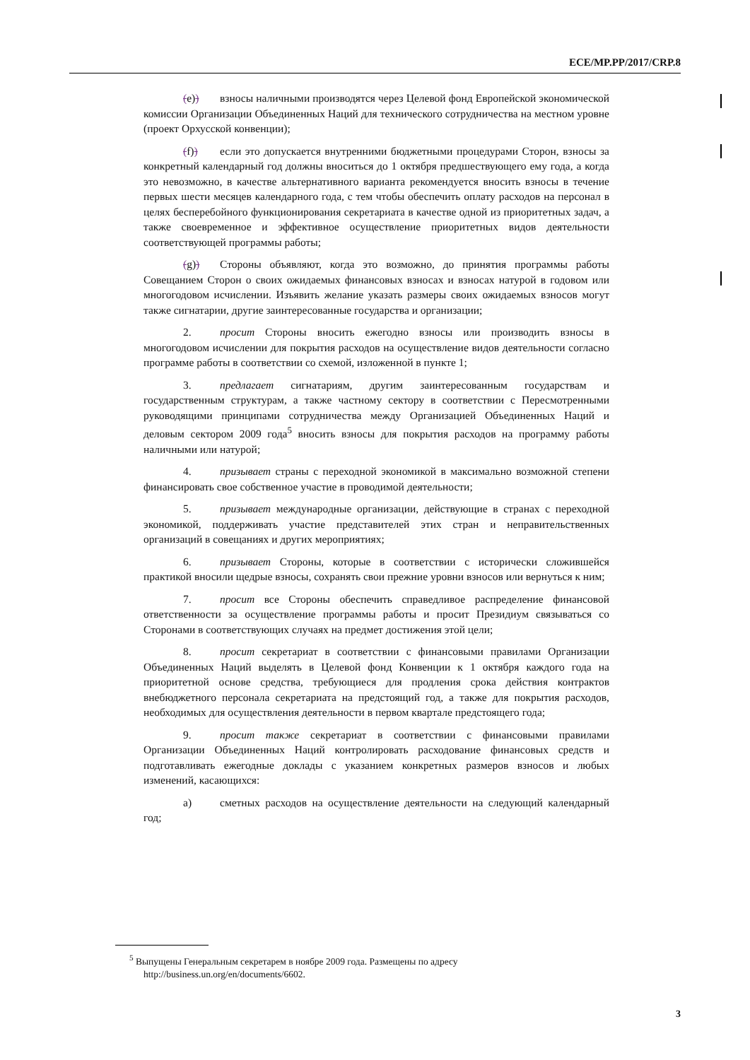ECE/MP.PP/2017/CRP.8
(e)) взносы наличными производятся через Целевой фонд Европейской экономической комиссии Организации Объединенных Наций для технического сотрудничества на местном уровне (проект Орхусской конвенции);
(f)) если это допускается внутренними бюджетными процедурами Сторон, взносы за конкретный календарный год должны вноситься до 1 октября предшествующего ему года, а когда это невозможно, в качестве альтернативного варианта рекомендуется вносить взносы в течение первых шести месяцев календарного года, с тем чтобы обеспечить оплату расходов на персонал в целях бесперебойного функционирования секретариата в качестве одной из приоритетных задач, а также своевременное и эффективное осуществление приоритетных видов деятельности соответствующей программы работы;
(g)) Стороны объявляют, когда это возможно, до принятия программы работы Совещанием Сторон о своих ожидаемых финансовых взносах и взносах натурой в годовом или многогодовом исчислении. Изъявить желание указать размеры своих ожидаемых взносов могут также сигнатарии, другие заинтересованные государства и организации;
2. просит Стороны вносить ежегодно взносы или производить взносы в многогодовом исчислении для покрытия расходов на осуществление видов деятельности согласно программе работы в соответствии со схемой, изложенной в пункте 1;
3. предлагает сигнатариям, другим заинтересованным государствам и государственным структурам, а также частному сектору в соответствии с Пересмотренными руководящими принципами сотрудничества между Организацией Объединенных Наций и деловым сектором 2009 года<sup>5</sup> вносить взносы для покрытия расходов на программу работы наличными или натурой;
4. призывает страны с переходной экономикой в максимально возможной степени финансировать свое собственное участие в проводимой деятельности;
5. призывает международные организации, действующие в странах с переходной экономикой, поддерживать участие представителей этих стран и неправительственных организаций в совещаниях и других мероприятиях;
6. призывает Стороны, которые в соответствии с исторически сложившейся практикой вносили щедрые взносы, сохранять свои прежние уровни взносов или вернуться к ним;
7. просит все Стороны обеспечить справедливое распределение финансовой ответственности за осуществление программы работы и просит Президиум связываться со Сторонами в соответствующих случаях на предмет достижения этой цели;
8. просит секретариат в соответствии с финансовыми правилами Организации Объединенных Наций выделять в Целевой фонд Конвенции к 1 октября каждого года на приоритетной основе средства, требующиеся для продления срока действия контрактов внебюджетного персонала секретариата на предстоящий год, а также для покрытия расходов, необходимых для осуществления деятельности в первом квартале предстоящего года;
9. просит также секретариат в соответствии с финансовыми правилами Организации Объединенных Наций контролировать расходование финансовых средств и подготавливать ежегодные доклады с указанием конкретных размеров взносов и любых изменений, касающихся:
a) сметных расходов на осуществление деятельности на следующий календарный год;
<sup>5</sup> Выпущены Генеральным секретарем в ноябре 2009 года. Размещены по адресу http://business.un.org/en/documents/6602.
3